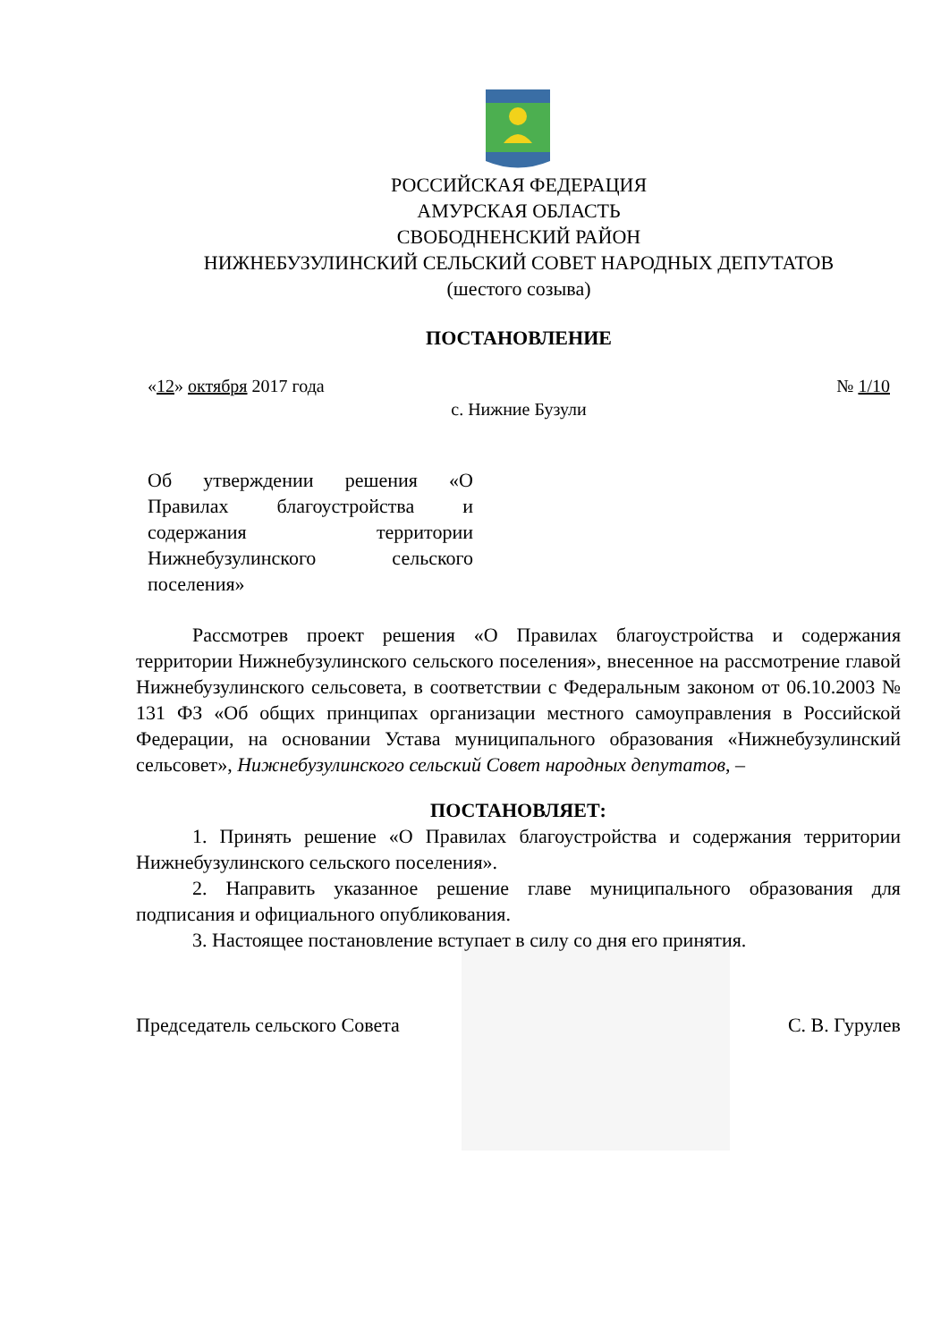РОССИЙСКАЯ ФЕДЕРАЦИЯ
АМУРСКАЯ ОБЛАСТЬ
СВОБОДНЕНСКИЙ РАЙОН
НИЖНЕБУЗУЛИНСКИЙ СЕЛЬСКИЙ СОВЕТ НАРОДНЫХ ДЕПУТАТОВ
(шестого созыва)
ПОСТАНОВЛЕНИЕ
«12» октября 2017 года № 1/10
с. Нижние Бузули
Об утверждении решения «О Правилах благоустройства и содержания территории Нижнебузулинского сельского поселения»
Рассмотрев проект решения «О Правилах благоустройства и содержания территории Нижнебузулинского сельского поселения», внесенное на рассмотрение главой Нижнебузулинского сельсовета, в соответствии с Федеральным законом от 06.10.2003 № 131 ФЗ «Об общих принципах организации местного самоуправления в Российской Федерации, на основании Устава муниципального образования «Нижнебузулинский сельсовет», Нижнебузулинского сельский Совет народных депутатов, –
ПОСТАНОВЛЯЕТ:
1. Принять решение «О Правилах благоустройства и содержания территории Нижнебузулинского сельского поселения».
2. Направить указанное решение главе муниципального образования для подписания и официального опубликования.
3. Настоящее постановление вступает в силу со дня его принятия.
Председатель сельского Совета С. В. Гурулев